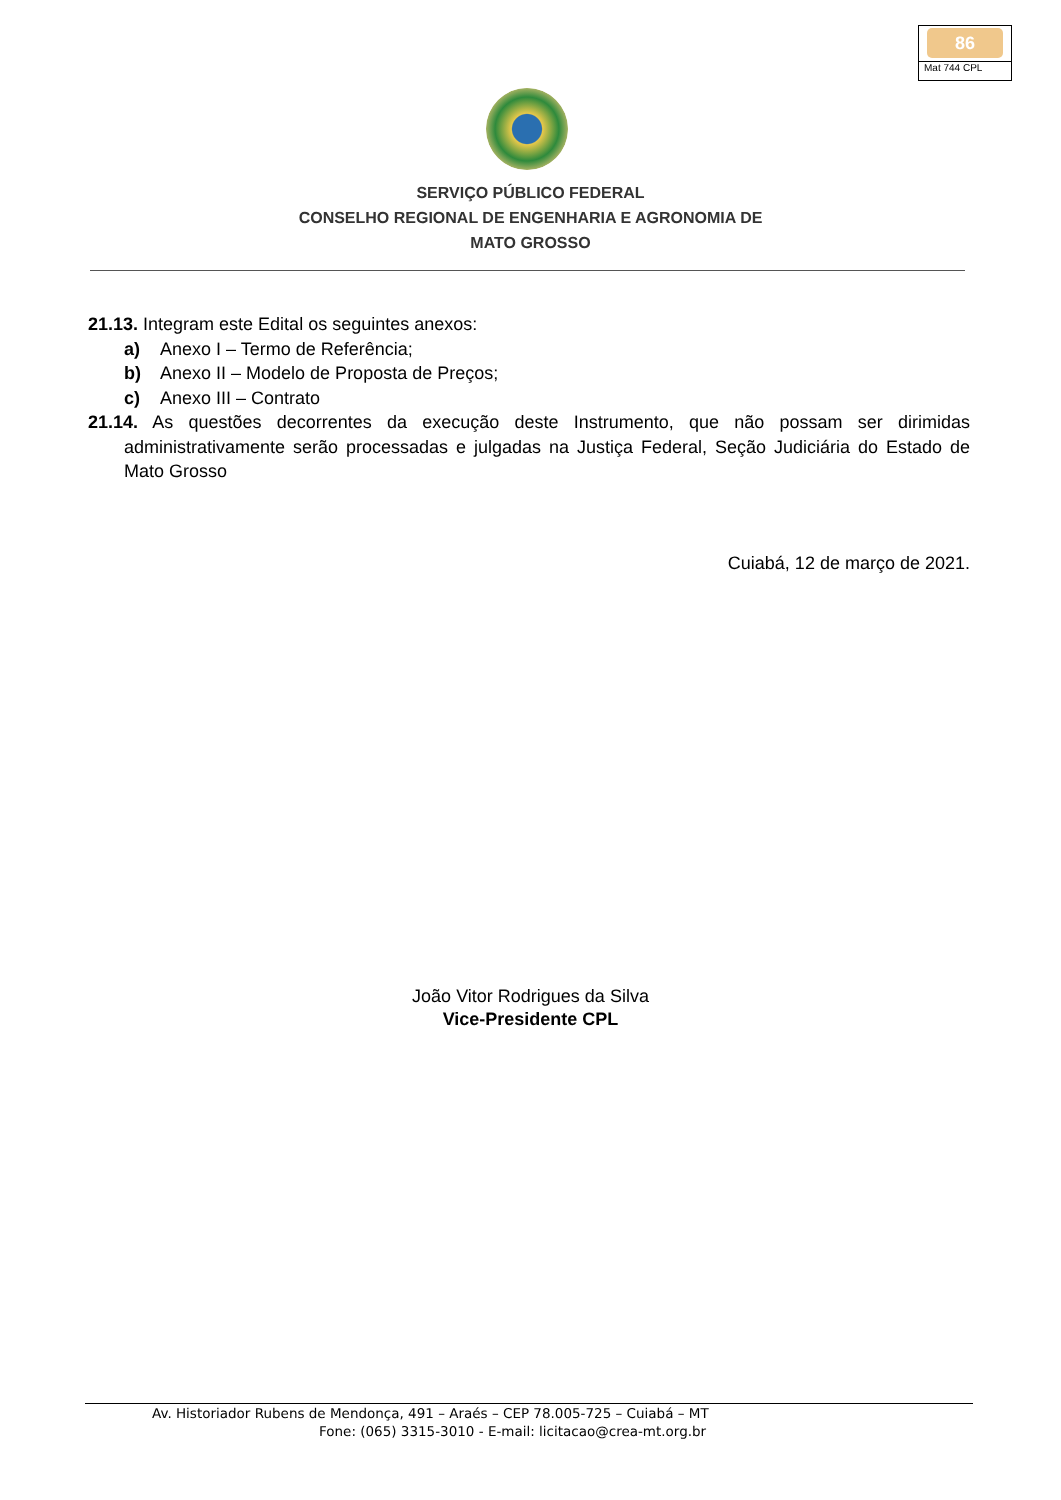86
Mat 744 CPL
SERVIÇO PÚBLICO FEDERAL
CONSELHO REGIONAL DE ENGENHARIA E AGRONOMIA DE
MATO GROSSO
21.13. Integram este Edital os seguintes anexos:
a) Anexo I – Termo de Referência;
b) Anexo II – Modelo de Proposta de Preços;
c) Anexo III – Contrato
21.14. As questões decorrentes da execução deste Instrumento, que não possam ser dirimidas administrativamente serão processadas e julgadas na Justiça Federal, Seção Judiciária do Estado de Mato Grosso
Cuiabá, 12 de março de 2021.
João Vitor Rodrigues da Silva
Vice-Presidente CPL
Av. Historiador Rubens de Mendonça, 491 – Araés – CEP 78.005-725 – Cuiabá – MT
Fone: (065) 3315-3010 - E-mail: licitacao@crea-mt.org.br